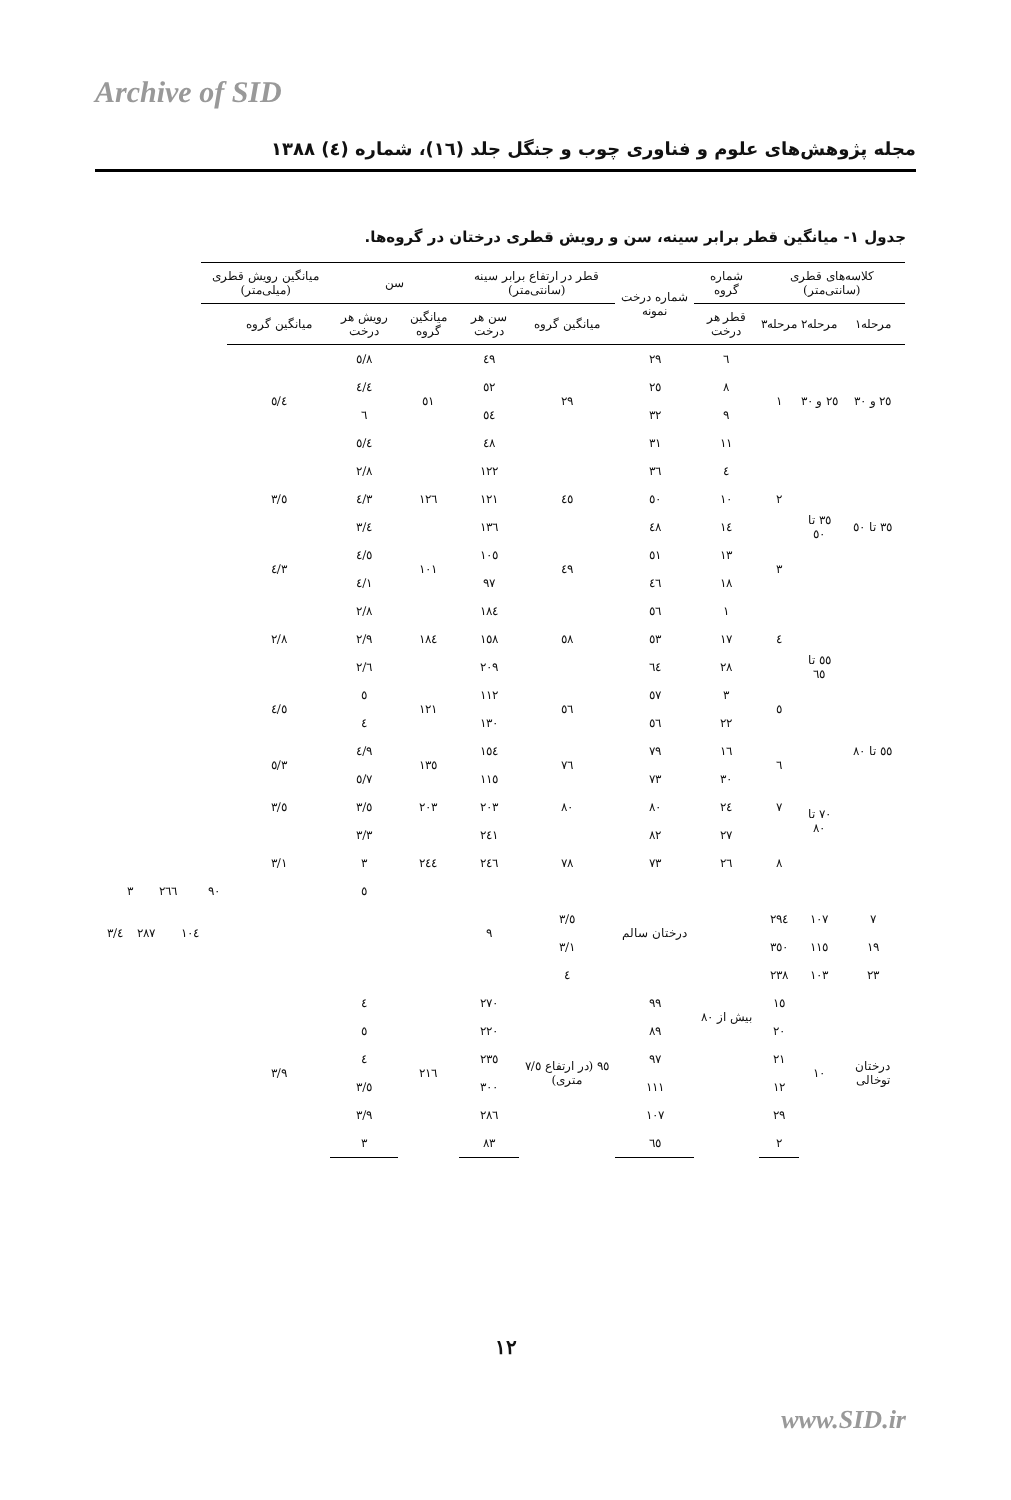Archive of SID
مجله پژوهش‌های علوم و فناوری چوب و جنگل جلد (١٦)، شماره (٤) ١٣٨٨
جدول ١- میانگین قطر برابر سینه، سن و رویش قطری درختان در گروه‌ها.
| کلاسه‌های قطری (سانتی‌متر) | | | شماره گروه | شماره درخت نمونه | قطر در ارتفاع برابر سینه (سانتی‌متر) | | سن | | میانگین رویش قطری (میلی‌متر) | | | | | | |
| --- | --- | --- | --- | --- | --- | --- | --- | --- | --- | --- | --- | --- | --- | --- | --- |
| مرحله١ | مرحله٢ | مرحله٣ | قطر هر درخت | | میانگین گروه | سن هر درخت | میانگین گروه | رویش هر درخت | میانگین گروه | | | | | | |
| ٢٥ و ٣٠ | ٢٥ و ٣٠ | ١ | ٦ | ٢٩ | ٢٩ | ٤٩ | ٥١ | ٥/٨ | ٥/٤ | | | | | | |
| | | | ٨ | ٢٥ | | ٥٢ | | ٤/٤ | | | | | | | |
| | | | ٩ | ٣٢ | | ٥٤ | | ٦ | | | | | | | |
| | | | ١١ | ٣١ | | ٤٨ | | ٥/٤ | | | | | | | |
| ٣٥ تا ٥٠ | ٣٥ تا ٥٠ | ٢ | ٤ | ٣٦ | ٤٥ | ١٢٢ | ١٢٦ | ٢/٨ | ٣/٥ | | | | | | |
| | | | ١٠ | ٥٠ | | ١٢١ | | ٤/٣ | | | | | | | |
| | | | ١٤ | ٤٨ | | ١٣٦ | | ٣/٤ | | | | | | | |
| | | ٣ | ١٣ | ٥١ | ٤٩ | ١٠٥ | ١٠١ | ٤/٥ | ٤/٣ | | | | | | |
| | | | ١٨ | ٤٦ | | ٩٧ | | ٤/١ | | | | | | | |
| ٥٥ تا ٨٠ | ٥٥ تا ٦٥ | ٤ | ١ | ٥٦ | ٥٨ | ١٨٤ | ١٨٤ | ٢/٨ | ٢/٨ | | | | | | |
| | | | ١٧ | ٥٣ | | ١٥٨ | | ٢/٩ | | | | | | | |
| | | | ٢٨ | ٦٤ | | ٢٠٩ | | ٢/٦ | | | | | | | |
| | | ٥ | ٣ | ٥٧ | ٥٦ | ١١٢ | ١٢١ | ٥ | ٤/٥ | | | | | | |
| | | | ٢٢ | ٥٦ | | ١٣٠ | | ٤ | | | | | | | |
| | ٧٠ تا ٨٠ | ٦ | ١٦ | ٧٩ | ٧٦ | ١٥٤ | ١٣٥ | ٤/٩ | ٥/٣ | | | | | | |
| | | | ٣٠ | ٧٣ | | ١١٥ | | ٥/٧ | | | | | | | |
| | | ٧ | ٢٤ | ٨٠ | ٨٠ | ٢٠٣ | ٢٠٣ | ٣/٥ | ٣/٥ | | | | | | |
| | | ٨ | ٢٧ | ٨٢ | ٧٨ | ٢٤١ | ٢٤٤ | ٣/٣ | ٣/١ | | | | | | |
| | | | ٢٦ | ٧٣ | | ٢٤٦ | | ٣ | | | | | | | |
| | | | بیش از ٨٠ | درختان سالم | | ٩ | | ٥ | | ٩٠ | ١٠٤ | ٢٦٦ | ٢٨٧ | ٣ | ٣/٤ |
| ٧ | ١٠٧ | ٢٩٤ | | | ٣/٥ | | | | | | | | | | |
| ١٩ | ١١٥ | ٣٥٠ | | | ٣/١ | | | | | | | | | | |
| ٢٣ | ١٠٣ | ٢٣٨ | | | ٤ | | | | | | | | | | |
| درختان توخالی | ١٠ | ١٥ | | ٩٩ | ٩٥ (در ارتفاع ٧/٥ متری) | ٢٧٠ | ٢١٦ | ٤ | ٣/٩ | | | | | | |
| | | ٢٠ | | ٨٩ | | ٢٢٠ | | ٥ | | | | | | | |
| | | ٢١ | | ٩٧ | | ٢٣٥ | | ٤ | | | | | | | |
| | | ١٢ | | ١١١ | | ٣٠٠ | | ٣/٥ | | | | | | | |
| | | ٢٩ | | ١٠٧ | | ٢٨٦ | | ٣/٩ | | | | | | | |
| | | ٢ | | ٦٥ | | ٨٣ | | ٣ | | | | | | | |
١٢
www.SID.ir